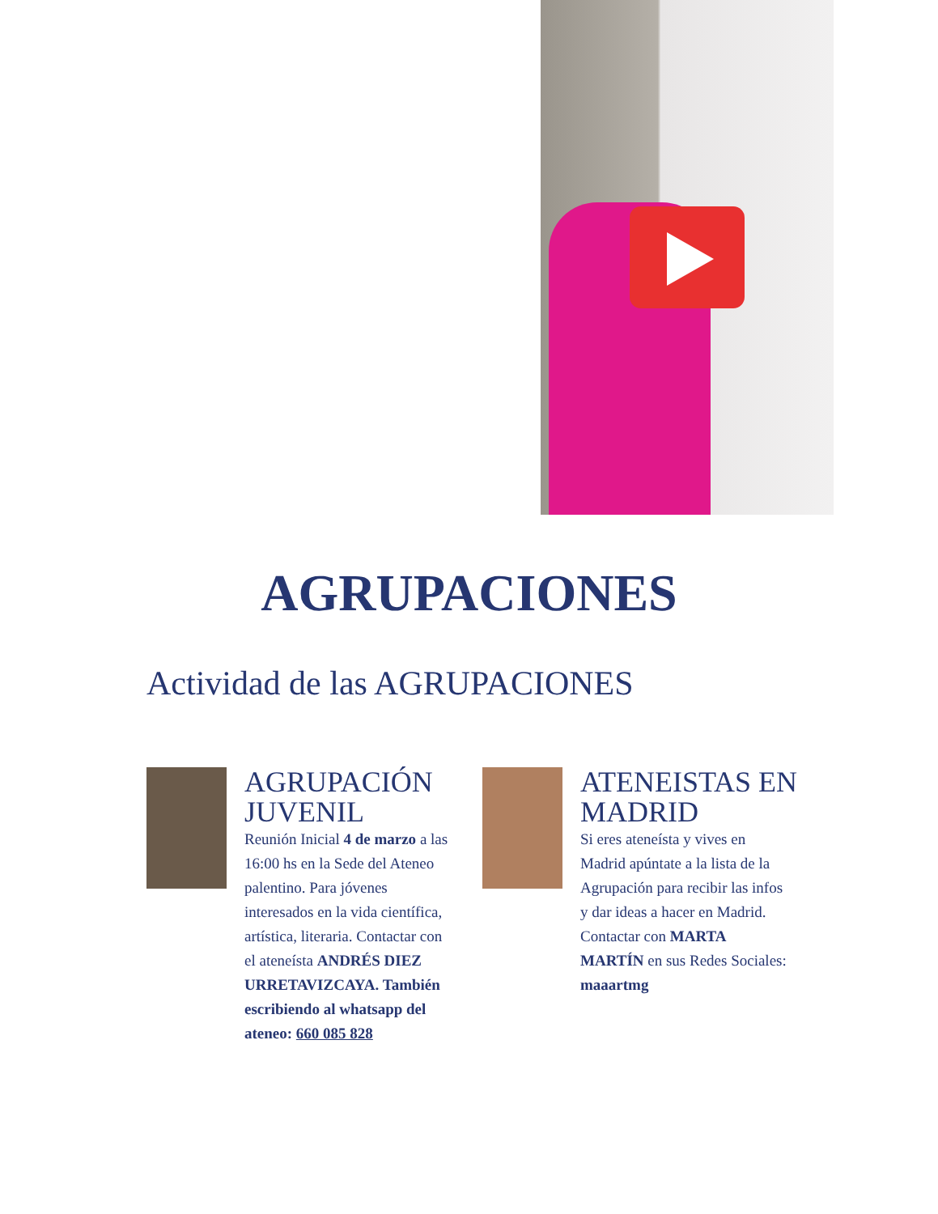AGRUPACIONES
Actividad de las AGRUPACIONES
AGRUPACIÓN JUVENIL
Reunión Inicial 4 de marzo a las 16:00 hs en la Sede del Ateneo palentino. Para jóvenes interesados en la vida científica, artística, literaria. Contactar con el ateneísta ANDRÉS DIEZ URRETAVIZCAYA. También escribiendo al whatsapp del ateneo: 660 085 828
ATENEISTAS EN MADRID
Si eres ateneísta y vives en Madrid apúntate a la lista de la Agrupación para recibir las infos y dar ideas a hacer en Madrid. Contactar con MARTA MARTÍN en sus Redes Sociales: maaartmg